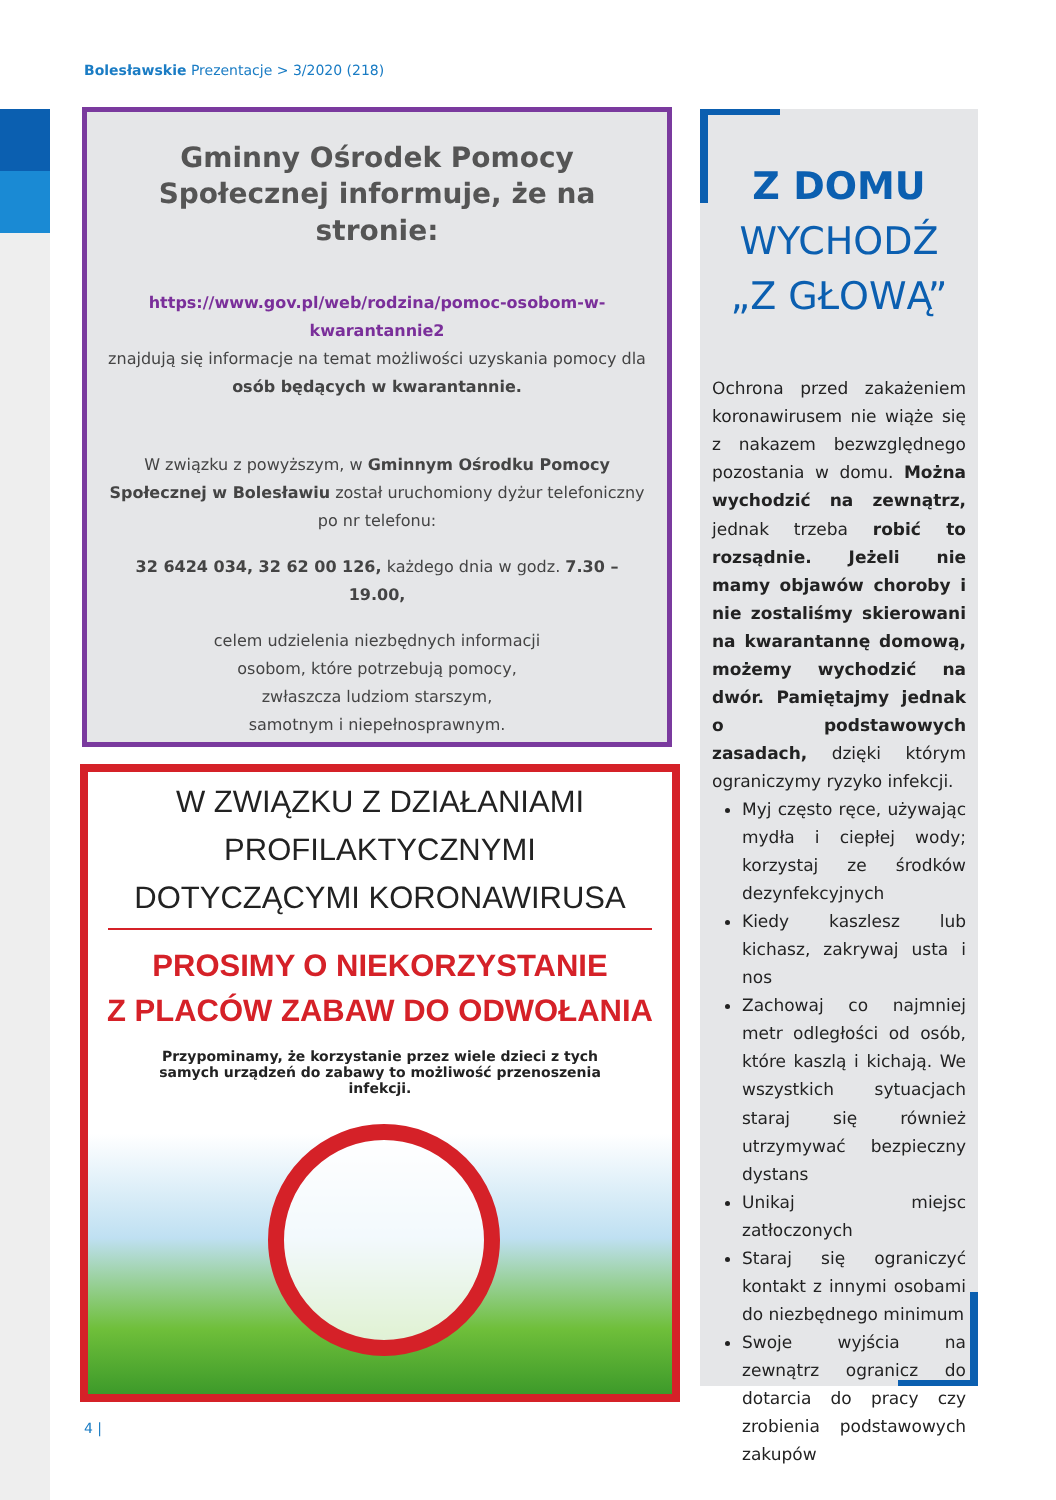Bolesławskie Prezentacje > 3/2020 (218)
Gminny Ośrodek Pomocy Społecznej informuje, że na stronie:
https://www.gov.pl/web/rodzina/pomoc-osobom-w-kwarantannie2
znajdują się informacje na temat możliwości uzyskania pomocy dla osób będących w kwarantannie.
W związku z powyższym, w Gminnym Ośrodku Pomocy Społecznej w Bolesławiu został uruchomiony dyżur telefoniczny po nr telefonu:
32 6424 034, 32 62 00 126, każdego dnia w godz. 7.30 – 19.00,
celem udzielenia niezbędnych informacji
osobom, które potrzebują pomocy,
zwłaszcza ludziom starszym,
samotnym i niepełnosprawnym.
W ZWIĄZKU Z DZIAŁANIAMI PROFILAKTYCZNYMI DOTYCZĄCYMI KORONAWIRUSA
PROSIMY O NIEKORZYSTANIE
Z PLACÓW ZABAW DO ODWOŁANIA
Przypominamy, że korzystanie przez wiele dzieci z tych samych urządzeń do zabawy to możliwość przenoszenia infekcji.
Z DOMU
WYCHODŹ
„Z GŁOWĄ”
Ochrona przed zakażeniem koronawirusem nie wiąże się z nakazem bezwzględnego pozostania w domu. Można wychodzić na zewnątrz, jednak trzeba robić to rozsądnie. Jeżeli nie mamy objawów choroby i nie zostaliśmy skierowani na kwarantannę domową, możemy wychodzić na dwór. Pamiętajmy jednak o podstawowych zasadach, dzięki którym ograniczymy ryzyko infekcji.
Myj często ręce, używając mydła i ciepłej wody; korzystaj ze środków dezynfekcyjnych
Kiedy kaszlesz lub kichasz, zakrywaj usta i nos
Zachowaj co najmniej metr odległości od osób, które kaszlą i kichają. We wszystkich sytuacjach staraj się również utrzymywać bezpieczny dystans
Unikaj miejsc zatłoczonych
Staraj się ograniczyć kontakt z innymi osobami do niezbędnego minimum
Swoje wyjścia na zewnątrz ogranicz do dotarcia do pracy czy zrobienia podstawowych zakupów
4 |